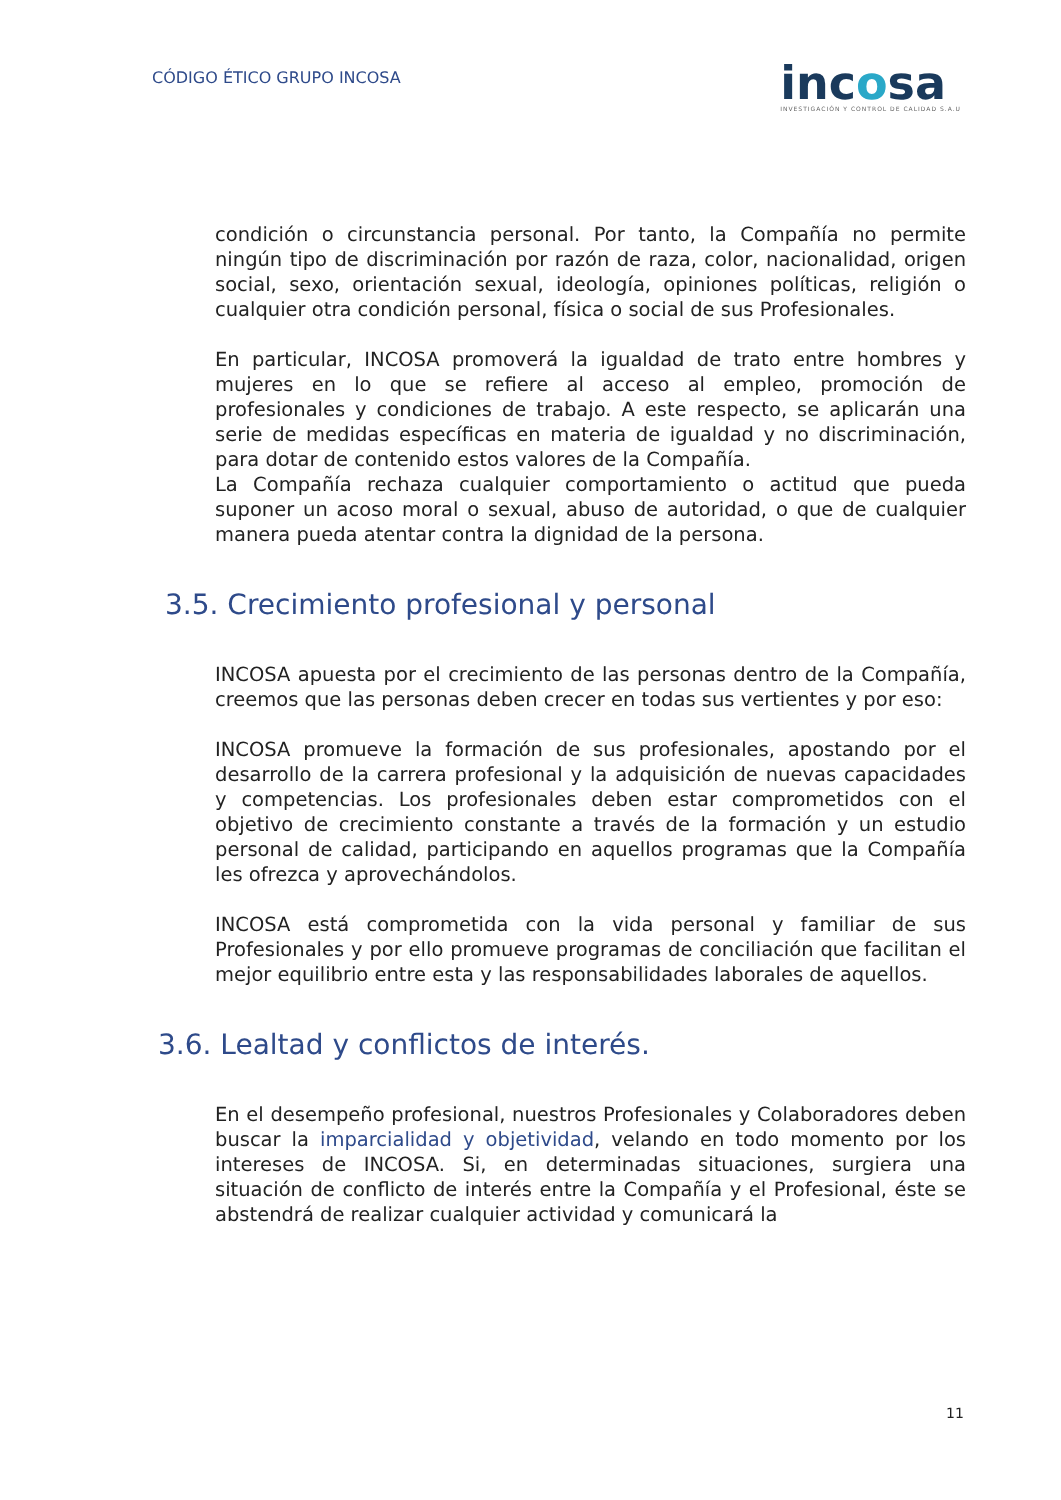CÓDIGO ÉTICO GRUPO INCOSA
incosa
INVESTIGACIÓN Y CONTROL DE CALIDAD S.A.U
condición o circunstancia personal. Por tanto, la Compañía no permite ningún tipo de discriminación por razón de raza, color, nacionalidad, origen social, sexo, orientación sexual, ideología, opiniones políticas, religión o cualquier otra condición personal, física o social de sus Profesionales.
En particular, INCOSA promoverá la igualdad de trato entre hombres y mujeres en lo que se refiere al acceso al empleo, promoción de profesionales y condiciones de trabajo. A este respecto, se aplicarán una serie de medidas específicas en materia de igualdad y no discriminación, para dotar de contenido estos valores de la Compañía.
La Compañía rechaza cualquier comportamiento o actitud que pueda suponer un acoso moral o sexual, abuso de autoridad, o que de cualquier manera pueda atentar contra la dignidad de la persona.
3.5. Crecimiento profesional y personal
INCOSA apuesta por el crecimiento de las personas dentro de la Compañía, creemos que las personas deben crecer en todas sus vertientes y por eso:
INCOSA promueve la formación de sus profesionales, apostando por el desarrollo de la carrera profesional y la adquisición de nuevas capacidades y competencias. Los profesionales deben estar comprometidos con el objetivo de crecimiento constante a través de la formación y un estudio personal de calidad, participando en aquellos programas que la Compañía les ofrezca y aprovechándolos.
INCOSA está comprometida con la vida personal y familiar de sus Profesionales y por ello promueve programas de conciliación que facilitan el mejor equilibrio entre esta y las responsabilidades laborales de aquellos.
3.6. Lealtad y conflictos de interés.
En el desempeño profesional, nuestros Profesionales y Colaboradores deben buscar la imparcialidad y objetividad, velando en todo momento por los intereses de INCOSA. Si, en determinadas situaciones, surgiera una situación de conflicto de interés entre la Compañía y el Profesional, éste se abstendrá de realizar cualquier actividad y comunicará la
11